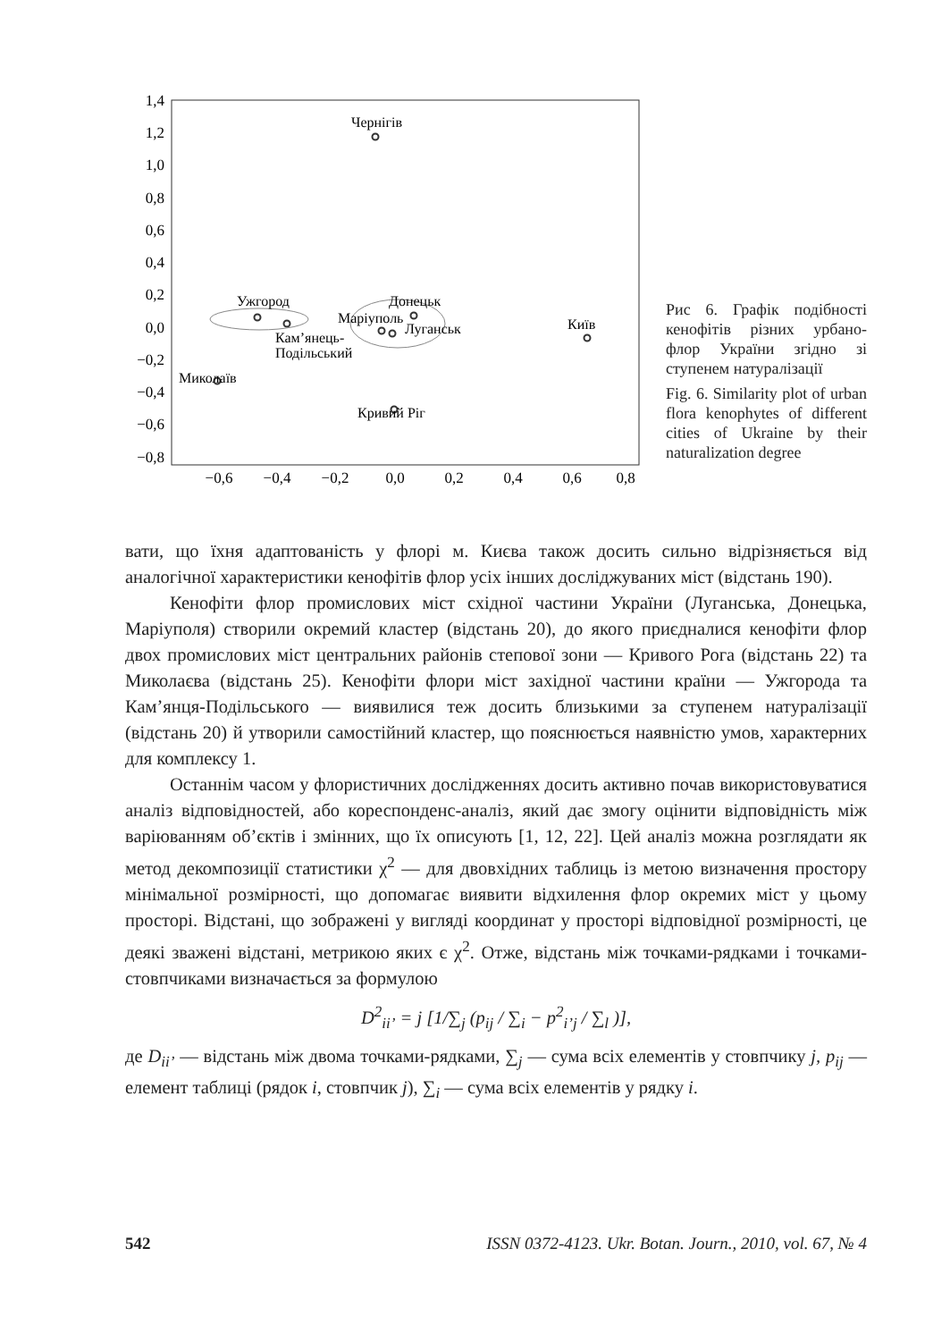1,4
1,2
1,0
0,8
0,6
0,4
0,2
0,0
−0,2
−0,4
−0,6
−0,8
−0,6
−0,4
−0,2
0,0
0,2
0,4
0,6
0,8
Чернігів
Ужгород
Донецьк
Маріуполь
Луганськ
Київ
Кам’янець-
Подільський
Миколаїв
Кривий Ріг
Рис 6. Графік подібності кенофітів різних урбано-флор України згідно зі ступенем натуралізації
Fig. 6. Similarity plot of urban flora kenophytes of different cities of Ukraine by their naturalization degree
вати, що їхня адаптованість у флорі м. Києва також досить сильно відрізняється від аналогічної характеристики кенофітів флор усіх інших досліджуваних міст (відстань 190).
Кенофіти флор промислових міст східної частини України (Луганська, Донецька, Маріуполя) створили окремий кластер (відстань 20), до якого приєдналися кенофіти флор двох промислових міст центральних районів степової зони — Кривого Рога (відстань 22) та Миколаєва (відстань 25). Кенофіти флори міст західної частини країни — Ужгорода та Кам’янця-Подільського — виявилися теж досить близькими за ступенем натуралізації (відстань 20) й утворили самостійний кластер, що пояснюється наявністю умов, характерних для комплексу 1.
Останнім часом у флористичних дослідженнях досить активно почав використовуватися аналіз відповідностей, або кореспонденс-аналіз, який дає змогу оцінити відповідність між варіюванням об’єктів і змінних, що їх описують [1, 12, 22]. Цей аналіз можна розглядати як метод декомпозиції статистики χ<sup>2</sup> — для двовхідних таблиць із метою визначення простору мінімальної розмірності, що допомагає виявити відхилення флор окремих міст у цьому просторі. Відстані, що зображені у вигляді координат у просторі відповідної розмірності, це деякі зважені відстані, метрикою яких є χ<sup>2</sup>. Отже, відстань між точками-рядками і точками-стовпчиками визначається за формулою
D<sup>2</sup><sub>ii’</sub> = j [1/∑<sub>j</sub> (p<sub>ij</sub> / ∑<sub>i</sub> − p<sup>2</sup><sub>i’j</sub> / ∑<sub>l</sub> )],
де D<sub>ii’</sub> — відстань між двома точками-рядками, ∑<sub>j</sub> — сума всіх елементів у стовпчику j, p<sub>ij</sub> — елемент таблиці (рядок i, стовпчик j), ∑<sub>i</sub> — сума всіх елементів у рядку i.
542 ISSN 0372-4123. Ukr. Botan. Journ., 2010, vol. 67, № 4